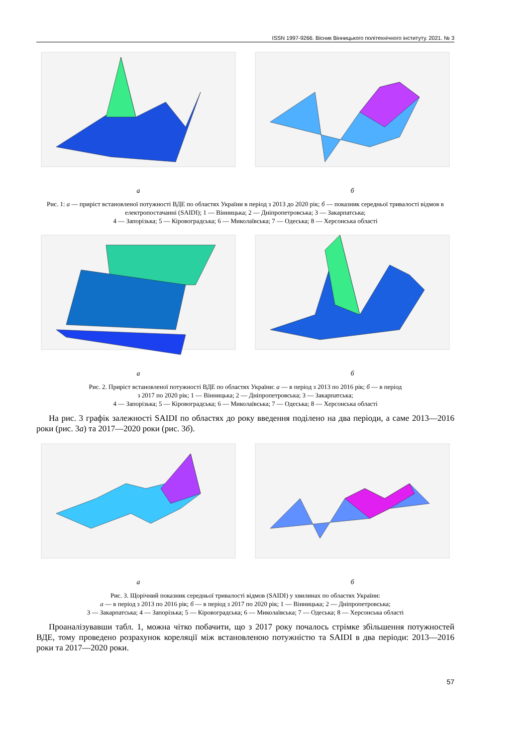ISSN 1997-9266. Вісник Вінницького політехнічного інституту. 2021. № 3
а б
Рис. 1: а — приріст встановленої потужності ВДЕ по областях України в період з 2013 до 2020 рік; б — показник середньої тривалості відмов в електропостачанні (SAIDI); 1 — Вінницька; 2 — Дніпропетровська; 3 — Закарпатська;
4 — Запорізька; 5 — Кіровоградська; 6 — Миколаївська; 7 — Одеська; 8 — Херсонська області
а б
Рис. 2. Приріст встановленої потужності ВДЕ по областях України: а — в період з 2013 по 2016 рік; б — в період
з 2017 по 2020 рік; 1 — Вінницька; 2 — Дніпропетровська; 3 — Закарпатська;
4 — Запорізька; 5 — Кіровоградська; 6 — Миколаївська; 7 — Одеська; 8 — Херсонська області
На рис. 3 графік залежності SAIDI по областях до року введення поділено на два періоди, а саме 2013—2016 роки (рис. 3а) та 2017—2020 роки (рис. 3б).
а б
Рис. 3. Щорічний показник середньої тривалості відмов (SAIDI) у хвилинах по областях України:
а — в період з 2013 по 2016 рік; б — в період з 2017 по 2020 рік; 1 — Вінницька; 2 — Дніпропетровська;
3 — Закарпатська; 4 — Запорізька; 5 — Кіровоградська; 6 — Миколаївська; 7 — Одеська; 8 — Херсонська області
Проаналізувавши табл. 1, можна чітко побачити, що з 2017 року почалось стрімке збільшення потужностей ВДЕ, тому проведено розрахунок кореляції між встановленою потужністю та SAIDI в два періоди: 2013—2016 роки та 2017—2020 роки.
57